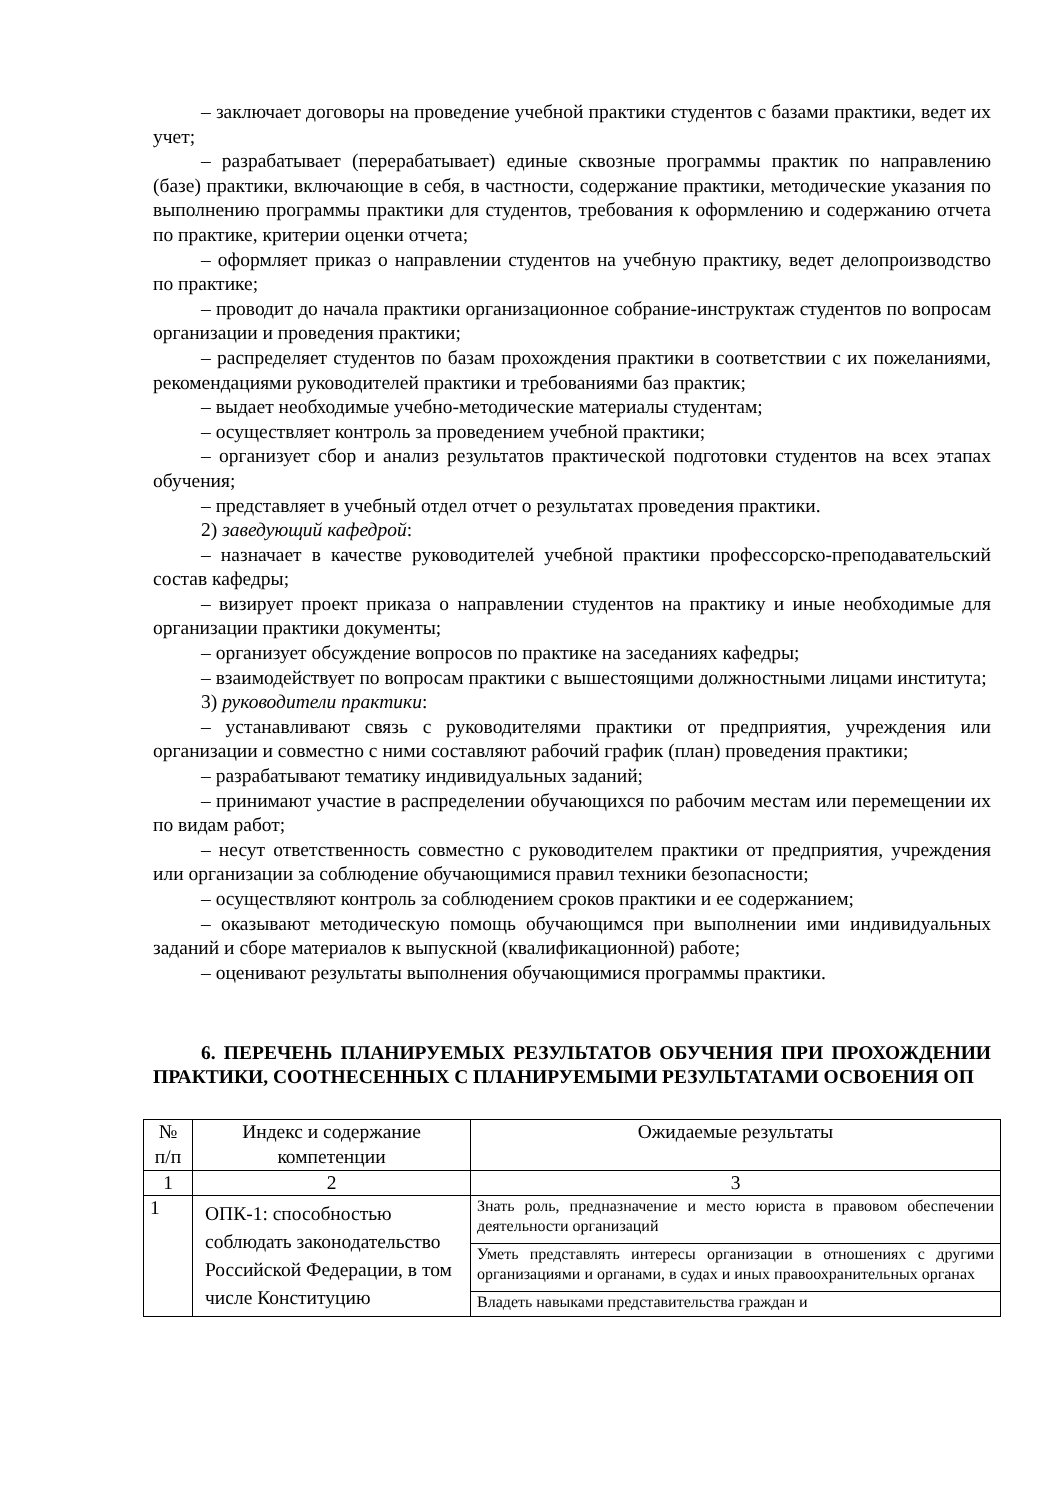– заключает договоры на проведение учебной практики студентов с базами практики, ведет их учет;
– разрабатывает (перерабатывает) единые сквозные программы практик по направлению (базе) практики, включающие в себя, в частности, содержание практики, методические указания по выполнению программы практики для студентов, требования к оформлению и содержанию отчета по практике, критерии оценки отчета;
– оформляет приказ о направлении студентов на учебную практику, ведет делопроизводство по практике;
– проводит до начала практики организационное собрание-инструктаж студентов по вопросам организации и проведения практики;
– распределяет студентов по базам прохождения практики в соответствии с их пожеланиями, рекомендациями руководителей практики и требованиями баз практик;
– выдает необходимые учебно-методические материалы студентам;
– осуществляет контроль за проведением учебной практики;
– организует сбор и анализ результатов практической подготовки студентов на всех этапах обучения;
– представляет в учебный отдел отчет о результатах проведения практики.
2) заведующий кафедрой:
– назначает в качестве руководителей учебной практики профессорско-преподавательский состав кафедры;
– визирует проект приказа о направлении студентов на практику и иные необходимые для организации практики документы;
– организует обсуждение вопросов по практике на заседаниях кафедры;
– взаимодействует по вопросам практики с вышестоящими должностными лицами института;
3) руководители практики:
– устанавливают связь с руководителями практики от предприятия, учреждения или организации и совместно с ними составляют рабочий график (план) проведения практики;
– разрабатывают тематику индивидуальных заданий;
– принимают участие в распределении обучающихся по рабочим местам или перемещении их по видам работ;
– несут ответственность совместно с руководителем практики от предприятия, учреждения или организации за соблюдение обучающимися правил техники безопасности;
– осуществляют контроль за соблюдением сроков практики и ее содержанием;
– оказывают методическую помощь обучающимся при выполнении ими индивидуальных заданий и сборе материалов к выпускной (квалификационной) работе;
– оценивают результаты выполнения обучающимися программы практики.
6. ПЕРЕЧЕНЬ ПЛАНИРУЕМЫХ РЕЗУЛЬТАТОВ ОБУЧЕНИЯ ПРИ ПРОХОЖДЕНИИ ПРАКТИКИ, СООТНЕСЕННЫХ С ПЛАНИРУЕМЫМИ РЕЗУЛЬТАТАМИ ОСВОЕНИЯ ОП
| № п/п | Индекс и содержание компетенции | Ожидаемые результаты |
| --- | --- | --- |
| 1 | 2 | 3 |
| 1 | ОПК-1: способностью соблюдать законодательство Российской Федерации, в том числе Конституцию | Знать роль, предназначение и место юриста в правовом обеспечении деятельности организаций |
| | | Уметь представлять интересы организации в отношениях с другими организациями и органами, в судах и иных правоохранительных органах |
| | | Владеть навыками представительства граждан и |